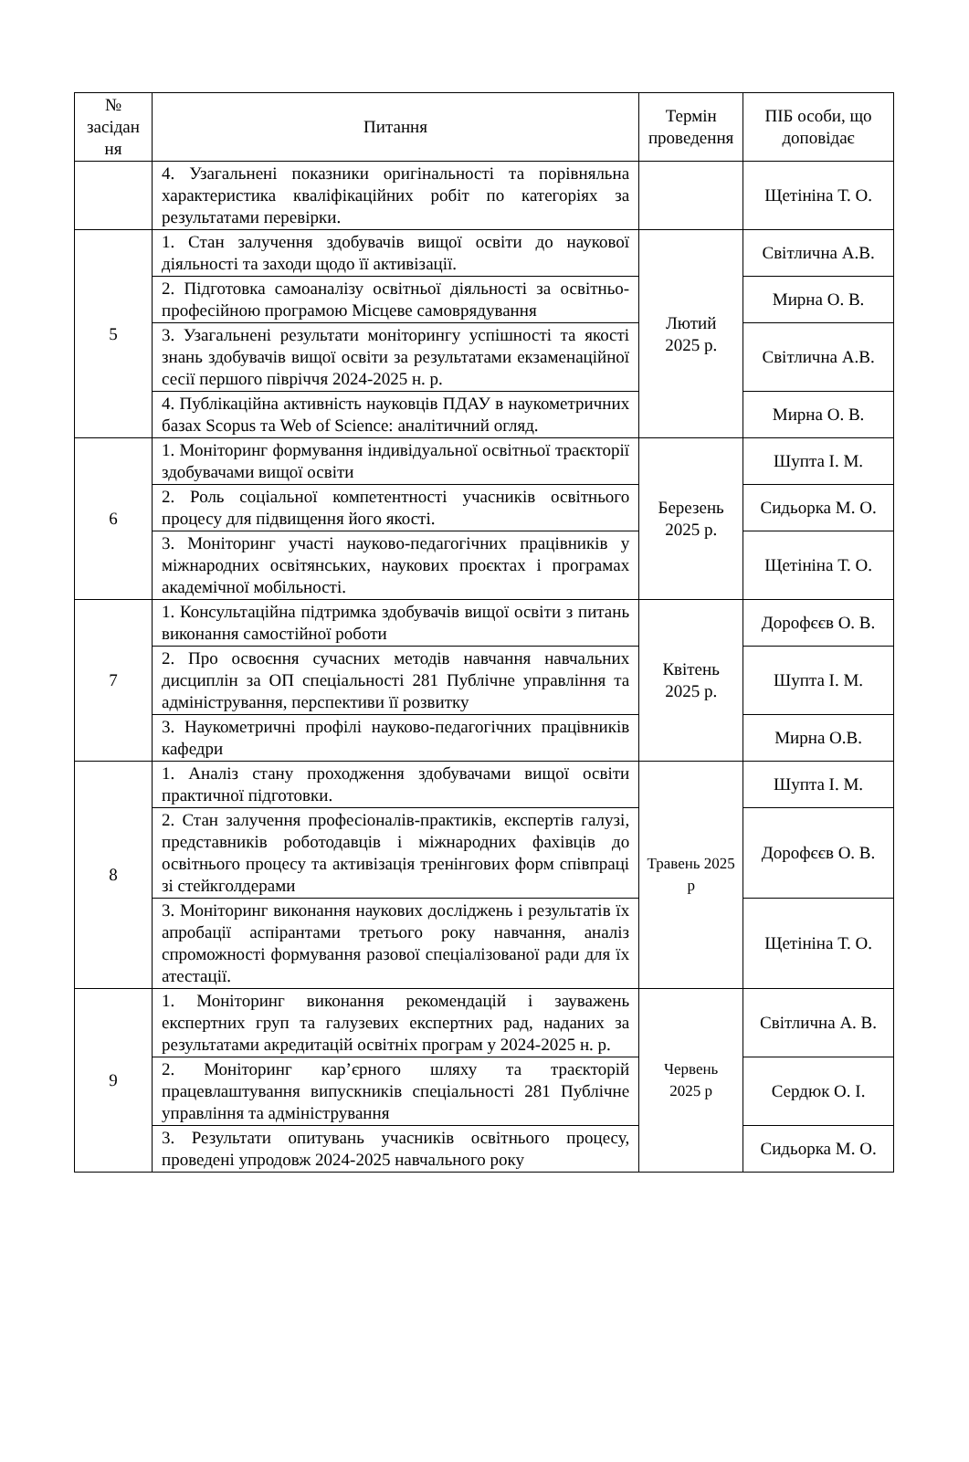| № засідан ня | Питання | Термін проведення | ПІБ особи, що доповідає |
| --- | --- | --- | --- |
| | 4. Узагальнені показники оригінальності та порівняльна характеристика кваліфікаційних робіт по категоріях за результатами перевірки. | | Щетініна Т. О. |
| 5 | 1. Стан залучення здобувачів вищої освіти до наукової діяльності та заходи щодо її активізації. | Лютий 2025 р. | Світлична А.В. |
| | 2. Підготовка самоаналізу освітньої діяльності за освітньо-професійною програмою Місцеве самоврядування | | Мирна О. В. |
| | 3. Узагальнені результати моніторингу успішності та якості знань здобувачів вищої освіти за результатами екзаменаційної сесії першого півріччя 2024-2025 н. р. | | Світлична А.В. |
| | 4. Публікаційна активність науковців ПДАУ в наукометричних базах Scopus та Web of Science: аналітичний огляд. | | Мирна О. В. |
| 6 | 1. Моніторинг формування індивідуальної освітньої траєкторії здобувачами вищої освіти | Березень 2025 р. | Шупта І. М. |
| | 2. Роль соціальної компетентності учасників освітнього процесу для підвищення його якості. | | Сидьорка М. О. |
| | 3. Моніторинг участі науково-педагогічних працівників у міжнародних освітянських, наукових проєктах і програмах академічної мобільності. | | Щетініна Т. О. |
| 7 | 1. Консультаційна підтримка здобувачів вищої освіти з питань виконання самостійної роботи | Квітень 2025 р. | Дорофєєв О. В. |
| | 2. Про освоєння сучасних методів навчання навчальних дисциплін за ОП спеціальності 281 Публічне управління та адміністрування, перспективи її розвитку | | Шупта І. М. |
| | 3. Наукометричні профілі науково-педагогічних працівників кафедри | | Мирна О.В. |
| 8 | 1. Аналіз стану проходження здобувачами вищої освіти практичної підготовки. | Травень 2025 р | Шупта І. М. |
| | 2. Стан залучення професіоналів-практиків, експертів галузі, представників роботодавців і міжнародних фахівців до освітнього процесу та активізація тренінгових форм співпраці зі стейкголдерами | | Дорофєєв О. В. |
| | 3. Моніторинг виконання наукових досліджень і результатів їх апробації аспірантами третього року навчання, аналіз спроможності формування разової спеціалізованої ради для їх атестації. | | Щетініна Т. О. |
| 9 | 1. Моніторинг виконання рекомендацій і зауважень експертних груп та галузевих експертних рад, наданих за результатами акредитацій освітніх програм у 2024-2025 н. р. | Червень 2025 р | Світлична А. В. |
| | 2. Моніторинг кар’єрного шляху та траєкторій працевлаштування випускників спеціальності 281 Публічне управління та адміністрування | | Сердюк О. І. |
| | 3. Результати опитувань учасників освітнього процесу, проведені упродовж 2024-2025 навчального року | | Сидьорка М. О. |